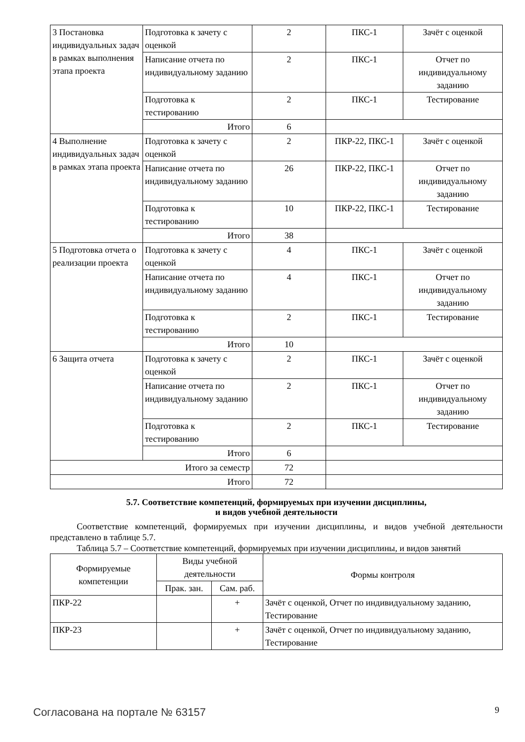| 3 Постановка индивидуальных задач в рамках выполнения этапа проекта | Подготовка к зачету с оценкой | 2 | ПКС-1 | Зачёт с оценкой |
| | Написание отчета по индивидуальному заданию | 2 | ПКС-1 | Отчет по индивидуальному заданию |
| | Подготовка к тестированию | 2 | ПКС-1 | Тестирование |
| | Итого | 6 | | |
| 4 Выполнение индивидуальных задач в рамках этапа проекта | Подготовка к зачету с оценкой | 2 | ПКР-22, ПКС-1 | Зачёт с оценкой |
| | Написание отчета по индивидуальному заданию | 26 | ПКР-22, ПКС-1 | Отчет по индивидуальному заданию |
| | Подготовка к тестированию | 10 | ПКР-22, ПКС-1 | Тестирование |
| | Итого | 38 | | |
| 5 Подготовка отчета о реализации проекта | Подготовка к зачету с оценкой | 4 | ПКС-1 | Зачёт с оценкой |
| | Написание отчета по индивидуальному заданию | 4 | ПКС-1 | Отчет по индивидуальному заданию |
| | Подготовка к тестированию | 2 | ПКС-1 | Тестирование |
| | Итого | 10 | | |
| 6 Защита отчета | Подготовка к зачету с оценкой | 2 | ПКС-1 | Зачёт с оценкой |
| | Написание отчета по индивидуальному заданию | 2 | ПКС-1 | Отчет по индивидуальному заданию |
| | Подготовка к тестированию | 2 | ПКС-1 | Тестирование |
| | Итого | 6 | | |
| Итого за семестр | | 72 | | |
| Итого | | 72 | | |
5.7. Соответствие компетенций, формируемых при изучении дисциплины,
и видов учебной деятельности
Соответствие компетенций, формируемых при изучении дисциплины, и видов учебной деятельности представлено в таблице 5.7.
Таблица 5.7 – Соответствие компетенций, формируемых при изучении дисциплины, и видов занятий
| Формируемые компетенции | Виды учебной деятельности | | Формы контроля |
| --- | --- | --- | --- |
| | Прак. зан. | Сам. раб. | |
| ПКР-22 | | + | Зачёт с оценкой, Отчет по индивидуальному заданию, Тестирование |
| ПКР-23 | | + | Зачёт с оценкой, Отчет по индивидуальному заданию, Тестирование |
Согласована на портале № 63157 9